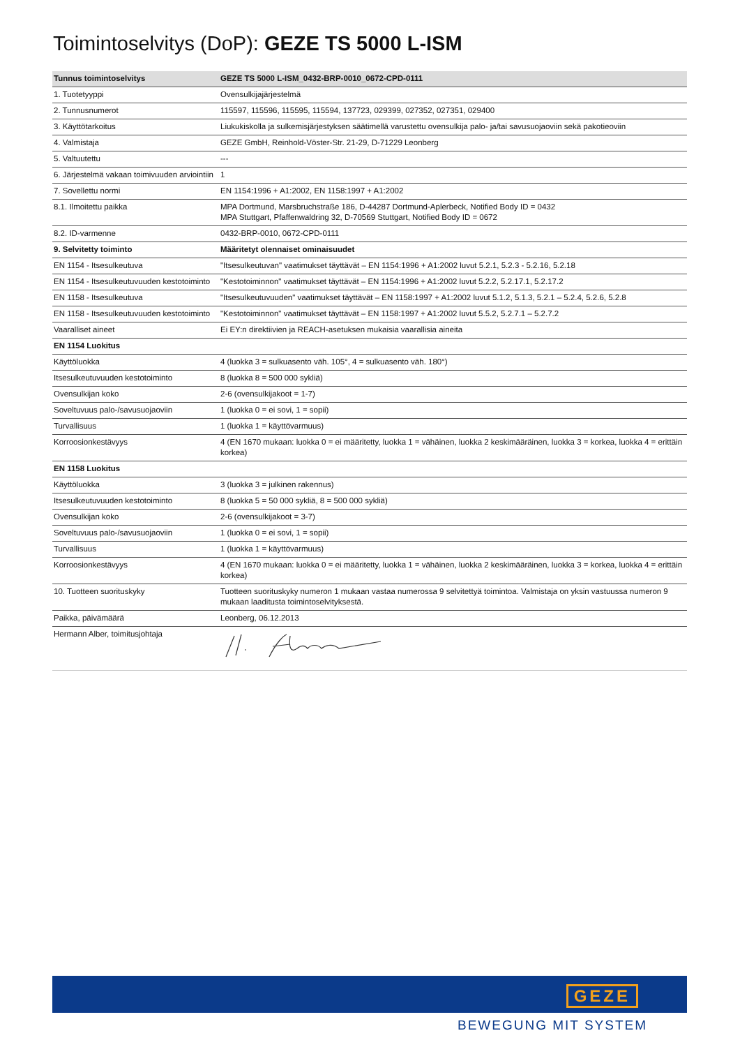Toimintoselvitys (DoP): GEZE TS 5000 L-ISM
| Tunnus toimintoselvitys | GEZE TS 5000 L-ISM_0432-BRP-0010_0672-CPD-0111 |
| --- | --- |
| 1. Tuotetyyppi | Ovensulkijajärjestelmä |
| 2. Tunnusnumerot | 115597, 115596, 115595, 115594, 137723, 029399, 027352, 027351, 029400 |
| 3. Käyttötarkoitus | Liukukiskolla ja sulkemisjärjestyksen säätimellä varustettu ovensulkija palo- ja/tai savusuojaoviin sekä pakotieoviin |
| 4. Valmistaja | GEZE GmbH, Reinhold-Vöster-Str. 21-29, D-71229 Leonberg |
| 5. Valtuutettu | --- |
| 6. Järjestelmä vakaan toimivuuden arviointiin | 1 |
| 7. Sovellettu normi | EN 1154:1996 + A1:2002, EN 1158:1997 + A1:2002 |
| 8.1. Ilmoitettu paikka | MPA Dortmund, Marsbruchstraße 186, D-44287 Dortmund-Aplerbeck, Notified Body ID = 0432 MPA Stuttgart, Pfaffenwaldring 32, D-70569 Stuttgart, Notified Body ID = 0672 |
| 8.2. ID-varmenne | 0432-BRP-0010, 0672-CPD-0111 |
| 9. Selvitetty toiminto | Määritetyt olennaiset ominaisuudet |
| EN 1154 - Itsesulkeutuva | "Itsesulkeutuvan" vaatimukset täyttävät – EN 1154:1996 + A1:2002 luvut 5.2.1, 5.2.3 - 5.2.16, 5.2.18 |
| EN 1154 - Itsesulkeutuvuuden kestotoiminto | "Kestotoiminnon" vaatimukset täyttävät – EN 1154:1996 + A1:2002 luvut 5.2.2, 5.2.17.1, 5.2.17.2 |
| EN 1158 - Itsesulkeutuva | "Itsesulkeutuvuuden" vaatimukset täyttävät – EN 1158:1997 + A1:2002 luvut 5.1.2, 5.1.3, 5.2.1 – 5.2.4, 5.2.6, 5.2.8 |
| EN 1158 - Itsesulkeutuvuuden kestotoiminto | "Kestotoiminnon" vaatimukset täyttävät – EN 1158:1997 + A1:2002 luvut 5.5.2, 5.2.7.1 – 5.2.7.2 |
| Vaaralliset aineet | Ei EY:n direktiivien ja REACH-asetuksen mukaisia vaarallisia aineita |
| EN 1154 Luokitus | |
| Käyttöluokka | 4 (luokka 3 = sulkuasento väh. 105°, 4 = sulkuasento väh. 180°) |
| Itsesulkeutuvuuden kestotoiminto | 8 (luokka 8 = 500 000 sykliä) |
| Ovensulkijan koko | 2-6 (ovensulkijakoot = 1-7) |
| Soveltuvuus palo-/savusuojaoviin | 1 (luokka 0 = ei sovi, 1 = sopii) |
| Turvallisuus | 1 (luokka 1 = käyttövarmuus) |
| Korroosionkestävyys | 4 (EN 1670 mukaan: luokka 0 = ei määritetty, luokka 1 = vähäinen, luokka 2 keskimääräinen, luokka 3 = korkea, luokka 4 = erittäin korkea) |
| EN 1158 Luokitus | |
| Käyttöluokka | 3 (luokka 3 = julkinen rakennus) |
| Itsesulkeutuvuuden kestotoiminto | 8 (luokka 5 = 50 000 sykliä, 8 = 500 000 sykliä) |
| Ovensulkijan koko | 2-6 (ovensulkijakoot = 3-7) |
| Soveltuvuus palo-/savusuojaoviin | 1 (luokka 0 = ei sovi, 1 = sopii) |
| Turvallisuus | 1 (luokka 1 = käyttövarmuus) |
| Korroosionkestävyys | 4 (EN 1670 mukaan: luokka 0 = ei määritetty, luokka 1 = vähäinen, luokka 2 keskimääräinen, luokka 3 = korkea, luokka 4 = erittäin korkea) |
| 10. Tuotteen suorituskyky | Tuotteen suorituskyky numeron 1 mukaan vastaa numerossa 9 selvitettyä toimintoa. Valmistaja on yksin vastuussa numeron 9 mukaan laaditusta toimintoselvityksestä. |
| Paikka, päivämäärä | Leonberg, 06.12.2013 |
| Hermann Alber, toimitusjohtaja | |
GEZE
BEWEGUNG MIT SYSTEM